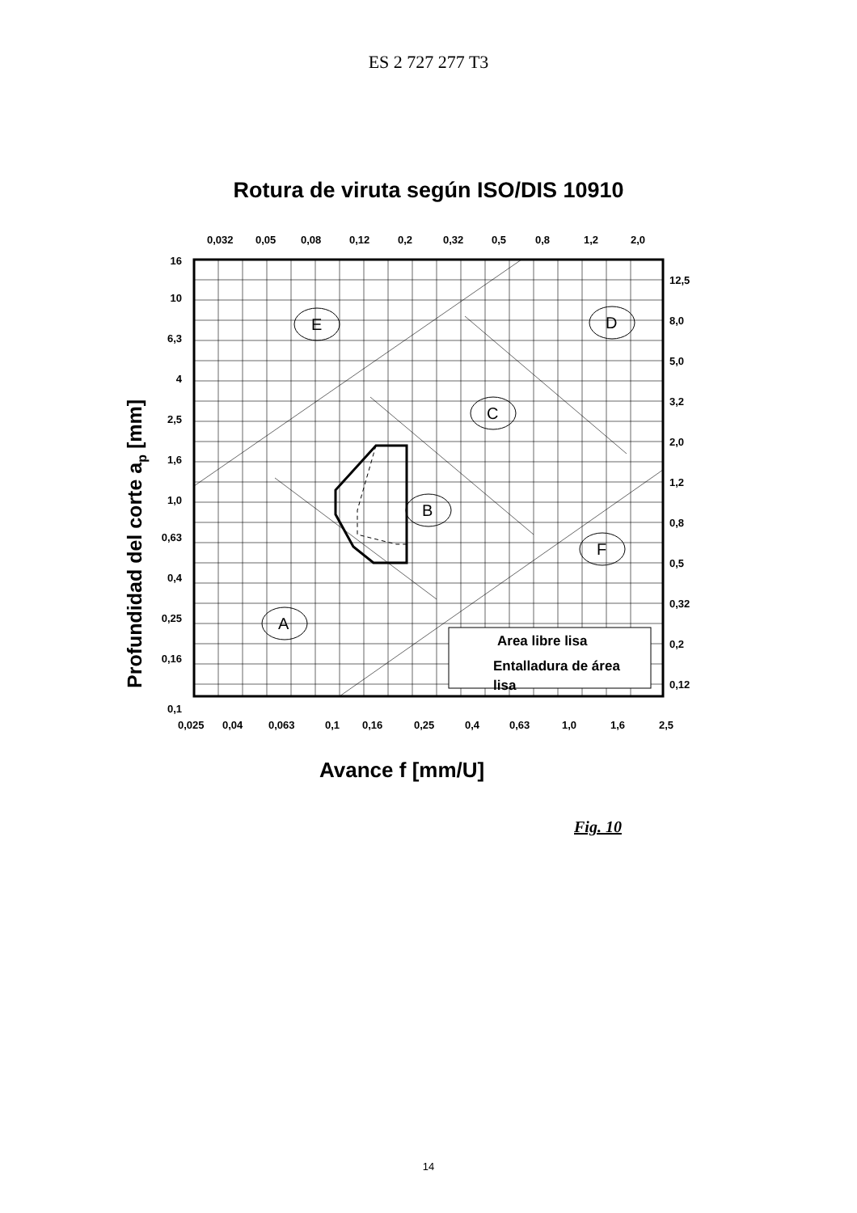ES 2 727 277 T3
Rotura de viruta según ISO/DIS 10910
0,032
0,05
0,08
0,12
0,2
0,32
0,5
0,8
1,2
2,0
E
D
C
B
F
A
Area libre lisa
Entalladura de área
lisa
16
10
6,3
4
2,5
1,6
1,0
0,63
0,4
0,25
0,16
0,1
12,5
8,0
5,0
3,2
2,0
1,2
0,8
0,5
0,32
0,2
0,12
0,025
0,04
0,063
0,1
0,16
0,25
0,4
0,63
1,0
1,6
2,5
Avance f [mm/U]
Profundidad del corte ap [mm]
Fig. 10
14